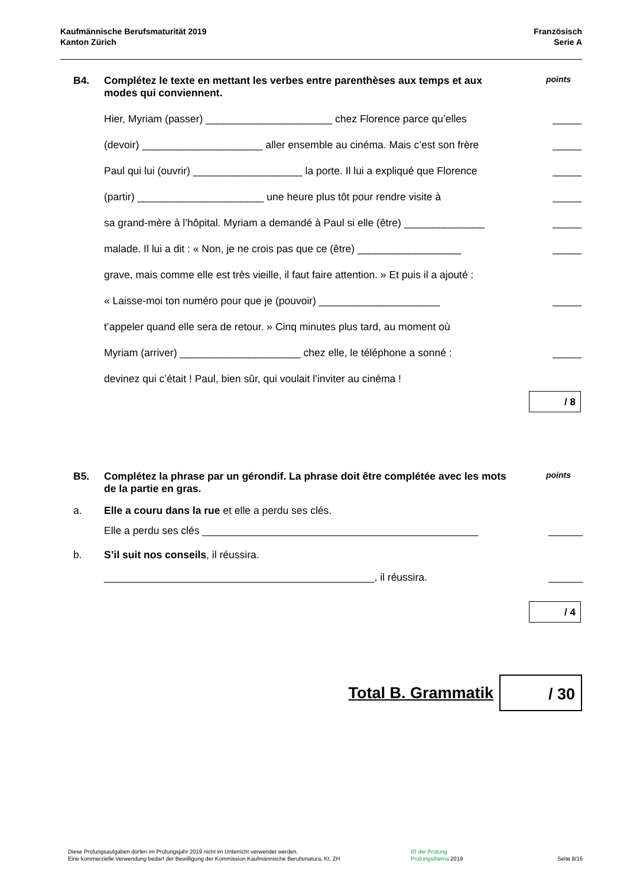Kaufmännische Berufsmaturität 2019
Kanton Zürich
Französisch
Serie A
B4. Complétez le texte en mettant les verbes entre parenthèses aux temps et aux modes qui conviennent.
points
Hier, Myriam (passer) ______________________ chez Florence parce qu’elles _____
(devoir) _____________________ aller ensemble au cinéma. Mais c’est son frère _____
Paul qui lui (ouvrir) ___________________ la porte. Il lui a expliqué que Florence _____
(partir) ______________________ une heure plus tôt pour rendre visite à _____
sa grand-mère à l’hôpital. Myriam a demandé à Paul si elle (être) ______________ _____
malade. Il lui a dit : « Non, je ne crois pas que ce (être) __________________ _____
grave, mais comme elle est très vieille, il faut faire attention. » Et puis il a ajouté :
« Laisse-moi ton numéro pour que je (pouvoir) _____________________ _____
t’appeler quand elle sera de retour. » Cinq minutes plus tard, au moment où
Myriam (arriver) _____________________ chez elle, le téléphone a sonné : _____
devinez qui c’était ! Paul, bien sûr, qui voulait l’inviter au cinéma !
/ 8
B5. Complétez la phrase par un gérondif. La phrase doit être complétée avec les mots de la partie en gras.
points
a. Elle a couru dans la rue et elle a perdu ses clés.
Elle a perdu ses clés ________________________________________________ ______
b. S’il suit nos conseils, il réussira.
_______________________________________________, il réussira. ______
/ 4
Total B. Grammatik
/ 30
Diese Prüfungsaufgaben dürfen im Prüfungsjahr 2019 nicht im Unterricht verwendet werden.
Eine kommerzielle Verwendung bedarf der Bewilligung der Kommission Kaufmännische Berufsmatura, Kt. ZH
ID der Prüfung
Prüfungsthema 2019
Seite 8/16